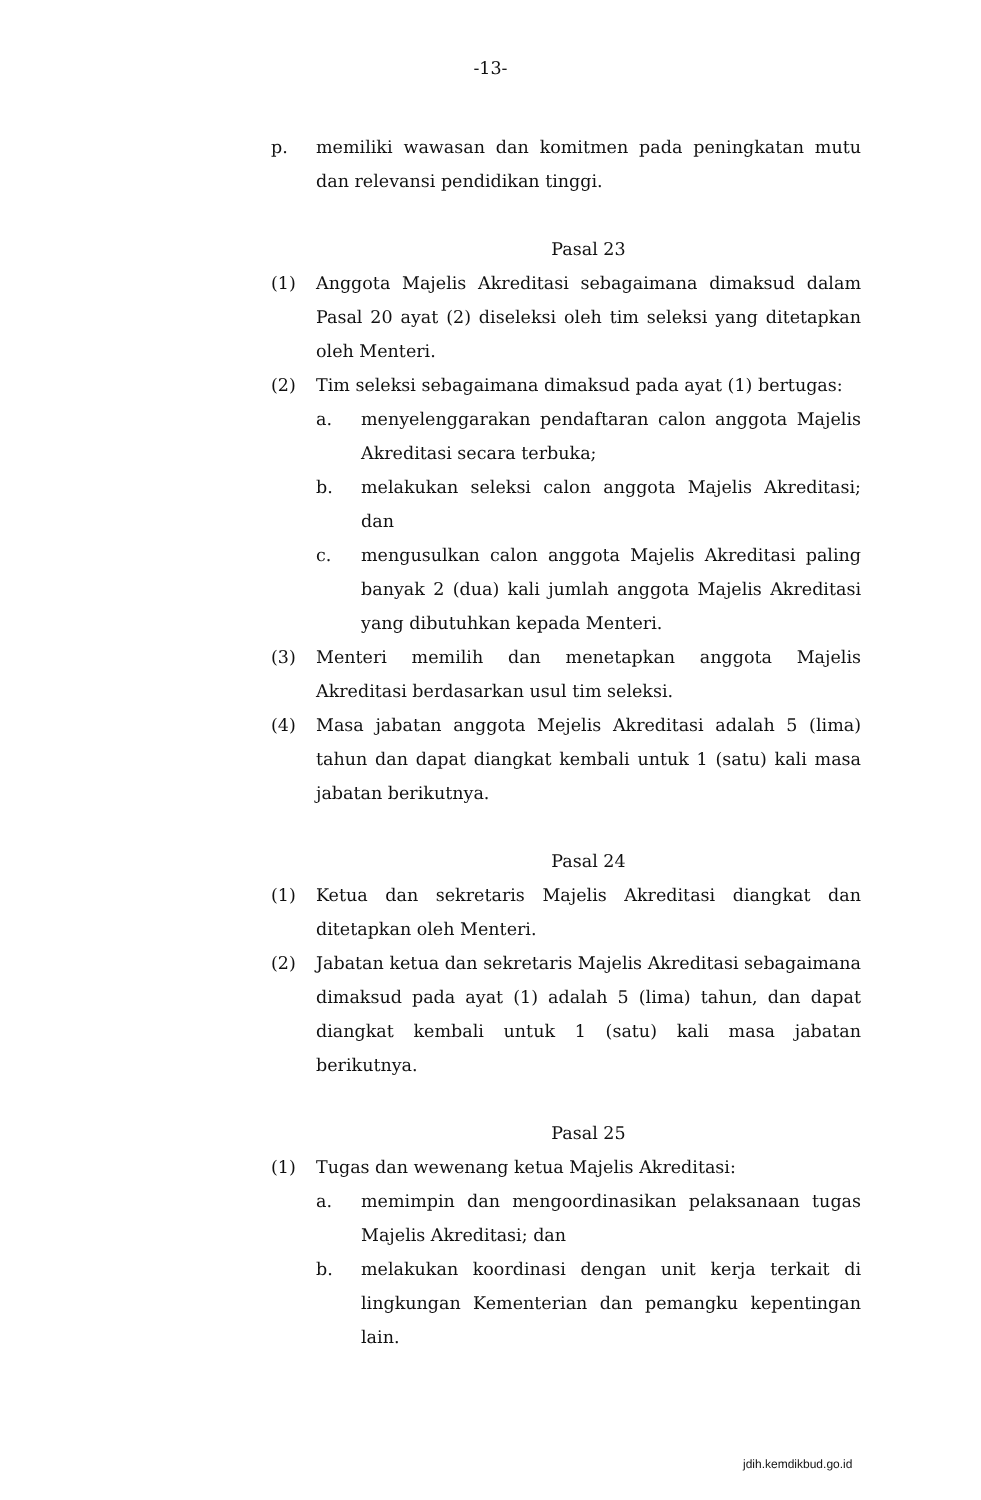-13-
p. memiliki wawasan dan komitmen pada peningkatan mutu dan relevansi pendidikan tinggi.
Pasal 23
(1) Anggota Majelis Akreditasi sebagaimana dimaksud dalam Pasal 20 ayat (2) diseleksi oleh tim seleksi yang ditetapkan oleh Menteri.
(2) Tim seleksi sebagaimana dimaksud pada ayat (1) bertugas:
a. menyelenggarakan pendaftaran calon anggota Majelis Akreditasi secara terbuka;
b. melakukan seleksi calon anggota Majelis Akreditasi; dan
c. mengusulkan calon anggota Majelis Akreditasi paling banyak 2 (dua) kali jumlah anggota Majelis Akreditasi yang dibutuhkan kepada Menteri.
(3) Menteri memilih dan menetapkan anggota Majelis Akreditasi berdasarkan usul tim seleksi.
(4) Masa jabatan anggota Mejelis Akreditasi adalah 5 (lima) tahun dan dapat diangkat kembali untuk 1 (satu) kali masa jabatan berikutnya.
Pasal 24
(1) Ketua dan sekretaris Majelis Akreditasi diangkat dan ditetapkan oleh Menteri.
(2) Jabatan ketua dan sekretaris Majelis Akreditasi sebagaimana dimaksud pada ayat (1) adalah 5 (lima) tahun, dan dapat diangkat kembali untuk 1 (satu) kali masa jabatan berikutnya.
Pasal 25
(1) Tugas dan wewenang ketua Majelis Akreditasi:
a. memimpin dan mengoordinasikan pelaksanaan tugas Majelis Akreditasi; dan
b. melakukan koordinasi dengan unit kerja terkait di lingkungan Kementerian dan pemangku kepentingan lain.
jdih.kemdikbud.go.id